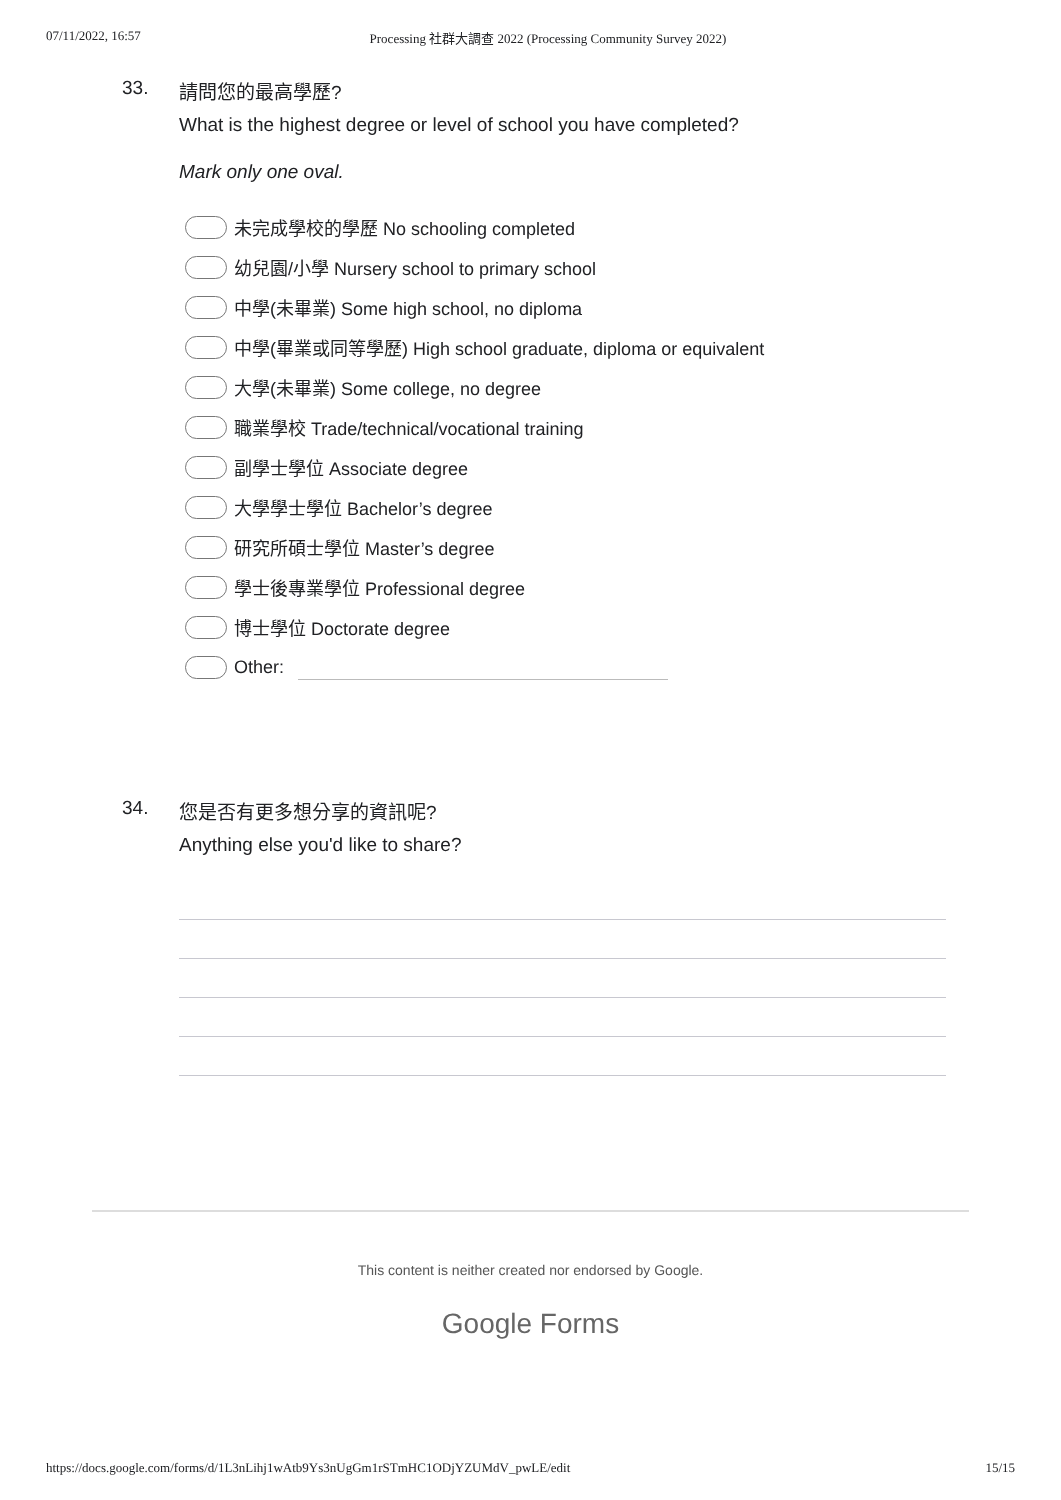07/11/2022, 16:57 Processing 社群大調查 2022 (Processing Community Survey 2022)
33.
請問您的最高學歷?
What is the highest degree or level of school you have completed?
Mark only one oval.
未完成學校的學歷 No schooling completed
幼兒園/小學 Nursery school to primary school
中學(未畢業) Some high school, no diploma
中學(畢業或同等學歷) High school graduate, diploma or equivalent
大學(未畢業) Some college, no degree
職業學校 Trade/technical/vocational training
副學士學位 Associate degree
大學學士學位 Bachelor’s degree
研究所碩士學位 Master’s degree
學士後專業學位 Professional degree
博士學位 Doctorate degree
Other:
34.
您是否有更多想分享的資訊呢?
Anything else you'd like to share?
This content is neither created nor endorsed by Google.
Google Forms
https://docs.google.com/forms/d/1L3nLihj1wAtb9Ys3nUgGm1rSTmHC1ODjYZUMdV_pwLE/edit 15/15